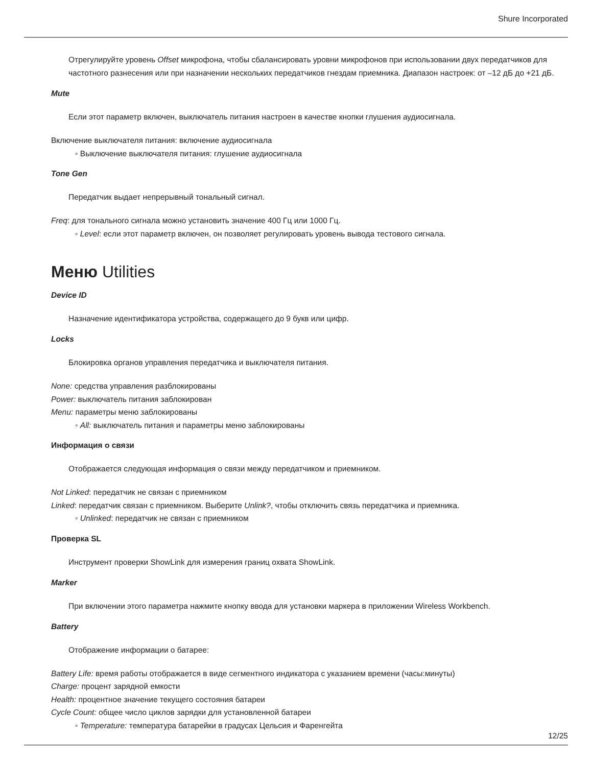Shure Incorporated
Отрегулируйте уровень Offset микрофона, чтобы сбалансировать уровни микрофонов при использовании двух передатчиков для частотного разнесения или при назначении нескольких передатчиков гнездам приемника. Диапазон настроек: от –12 дБ до +21 дБ.
Mute
Если этот параметр включен, выключатель питания настроен в качестве кнопки глушения аудиосигнала.
Включение выключателя питания: включение аудиосигнала
◦ Выключение выключателя питания: глушение аудиосигнала
Tone Gen
Передатчик выдает непрерывный тональный сигнал.
Freq: для тонального сигнала можно установить значение 400 Гц или 1000 Гц.
◦ Level: если этот параметр включен, он позволяет регулировать уровень вывода тестового сигнала.
Меню Utilities
Device ID
Назначение идентификатора устройства, содержащего до 9 букв или цифр.
Locks
Блокировка органов управления передатчика и выключателя питания.
None: средства управления разблокированы
Power: выключатель питания заблокирован
Menu: параметры меню заблокированы
◦ All: выключатель питания и параметры меню заблокированы
Информация о связи
Отображается следующая информация о связи между передатчиком и приемником.
Not Linked: передатчик не связан с приемником
Linked: передатчик связан с приемником. Выберите Unlink?, чтобы отключить связь передатчика и приемника.
◦ Unlinked: передатчик не связан с приемником
Проверка SL
Инструмент проверки ShowLink для измерения границ охвата ShowLink.
Marker
При включении этого параметра нажмите кнопку ввода для установки маркера в приложении Wireless Workbench.
Battery
Отображение информации о батарее:
Battery Life: время работы отображается в виде сегментного индикатора с указанием времени (часы:минуты)
Charge: процент зарядной емкости
Health: процентное значение текущего состояния батареи
Cycle Count: общее число циклов зарядки для установленной батареи
◦ Temperature: температура батарейки в градусах Цельсия и Фаренгейта
12/25